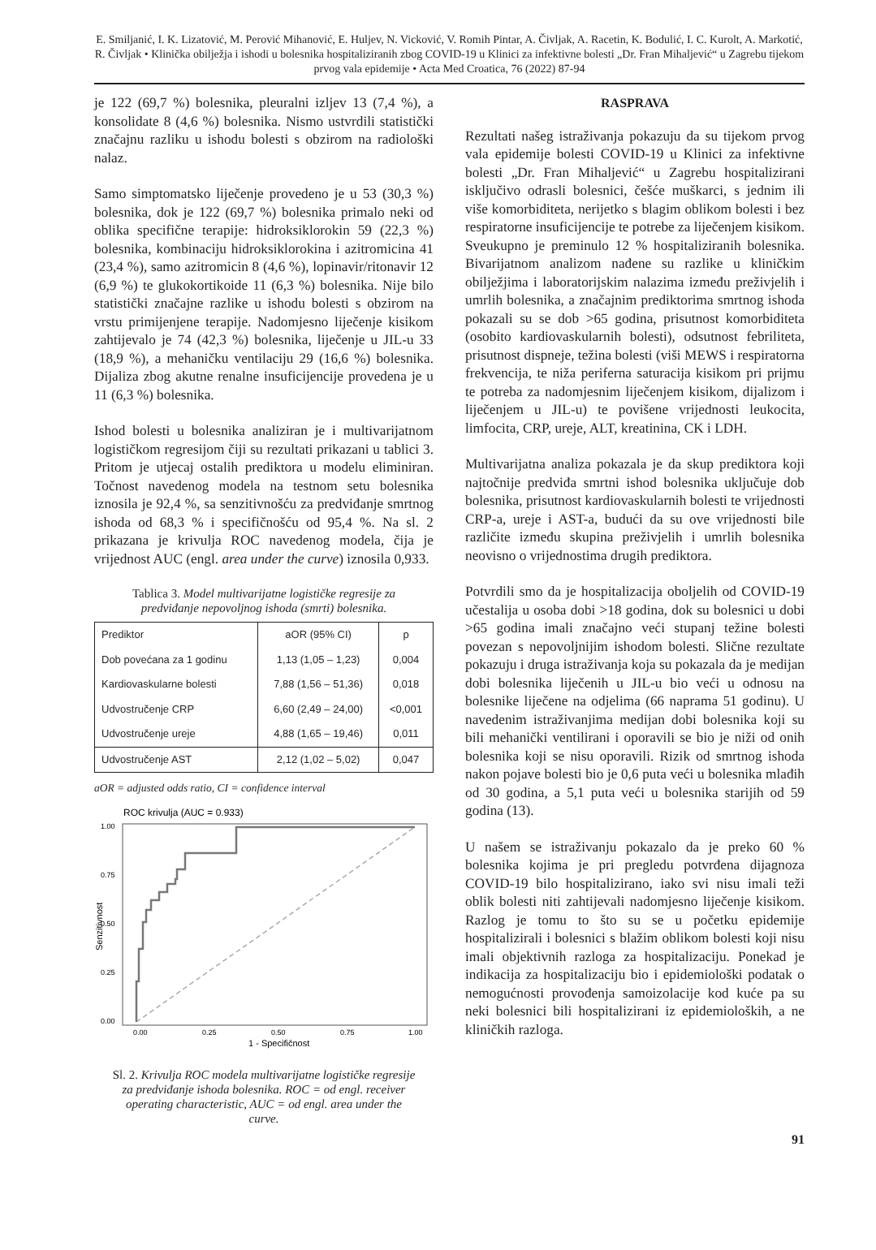E. Smiljanić, I. K. Lizatović, M. Perović Mihanović, E. Huljev, N. Vicković, V. Romih Pintar, A. Čivljak, A. Racetin, K. Bodulić, I. C. Kurolt, A. Markotić, R. Čivljak • Klinička obilježja i ishodi u bolesnika hospitaliziranih zbog COVID-19 u Klinici za infektivne bolesti „Dr. Fran Mihaljević“ u Zagrebu tijekom prvog vala epidemije • Acta Med Croatica, 76 (2022) 87-94
je 122 (69,7 %) bolesnika, pleuralni izljev 13 (7,4 %), a konsolidate 8 (4,6 %) bolesnika. Nismo ustvrdili statistički značajnu razliku u ishodu bolesti s obzirom na radiološki nalaz.
Samo simptomatsko liječenje provedeno je u 53 (30,3 %) bolesnika, dok je 122 (69,7 %) bolesnika primalo neki od oblika specifične terapije: hidroksiklorokin 59 (22,3 %) bolesnika, kombinaciju hidroksiklorokina i azitromicina 41 (23,4 %), samo azitromicin 8 (4,6 %), lopinavir/ritonavir 12 (6,9 %) te glukokortikoide 11 (6,3 %) bolesnika. Nije bilo statistički značajne razlike u ishodu bolesti s obzirom na vrstu primijenjene terapije. Nadomjesno liječenje kisikom zahtijevalo je 74 (42,3 %) bolesnika, liječenje u JIL-u 33 (18,9 %), a mehaničku ventilaciju 29 (16,6 %) bolesnika. Dijaliza zbog akutne renalne insuficijencije provedena je u 11 (6,3 %) bolesnika.
Ishod bolesti u bolesnika analiziran je i multivarijatnom logističkom regresijom čiji su rezultati prikazani u tablici 3. Pritom je utjecaj ostalih prediktora u modelu eliminiran. Točnost navedenog modela na testnom setu bolesnika iznosila je 92,4 %, sa senzitivnošću za predviđanje smrtnog ishoda od 68,3 % i specifičnošću od 95,4 %. Na sl. 2 prikazana je krivulja ROC navedenog modela, čija je vrijednost AUC (engl. area under the curve) iznosila 0,933.
Tablica 3. Model multivarijatne logističke regresije za predviđanje nepovoljnog ishoda (smrti) bolesnika.
| Prediktor | aOR (95% CI) | p |
| --- | --- | --- |
| Dob povećana za 1 godinu | 1,13 (1,05 – 1,23) | 0,004 |
| Kardiovaskularne bolesti | 7,88 (1,56 – 51,36) | 0,018 |
| Udvostručenje CRP | 6,60 (2,49 – 24,00) | <0,001 |
| Udvostručenje ureje | 4,88 (1,65 – 19,46) | 0,011 |
| Udvostručenje AST | 2,12 (1,02 – 5,02) | 0,047 |
aOR = adjusted odds ratio, CI = confidence interval
ROC krivulja (AUC = 0.933)
1.00
0.75
0.50
0.25
0.00
0.00
0.25
0.50
0.75
1.00
1 - Specifičnost
Senzitivnost
Sl. 2. Krivulja ROC modela multivarijatne logističke regresije za predviđanje ishoda bolesnika. ROC = od engl. receiver operating characteristic, AUC = od engl. area under the curve.
RASPRAVA
Rezultati našeg istraživanja pokazuju da su tijekom prvog vala epidemije bolesti COVID-19 u Klinici za infektivne bolesti „Dr. Fran Mihaljević“ u Zagrebu hospitalizirani isključivo odrasli bolesnici, češće muškarci, s jednim ili više komorbiditeta, nerijetko s blagim oblikom bolesti i bez respiratorne insuficijencije te potrebe za liječenjem kisikom. Sveukupno je preminulo 12 % hospitaliziranih bolesnika. Bivarijatnom analizom nađene su razlike u kliničkim obilježjima i laboratorijskim nalazima između preživjelih i umrlih bolesnika, a značajnim prediktorima smrtnog ishoda pokazali su se dob >65 godina, prisutnost komorbiditeta (osobito kardiovaskularnih bolesti), odsutnost febriliteta, prisutnost dispneje, težina bolesti (viši MEWS i respiratorna frekvencija, te niža periferna saturacija kisikom pri prijmu te potreba za nadomjesnim liječenjem kisikom, dijalizom i liječenjem u JIL-u) te povišene vrijednosti leukocita, limfocita, CRP, ureje, ALT, kreatinina, CK i LDH.
Multivarijatna analiza pokazala je da skup prediktora koji najtočnije predviđa smrtni ishod bolesnika uključuje dob bolesnika, prisutnost kardiovaskularnih bolesti te vrijednosti CRP-a, ureje i AST-a, budući da su ove vrijednosti bile različite između skupina preživjelih i umrlih bolesnika neovisno o vrijednostima drugih prediktora.
Potvrdili smo da je hospitalizacija oboljelih od COVID-19 učestalija u osoba dobi >18 godina, dok su bolesnici u dobi >65 godina imali značajno veći stupanj težine bolesti povezan s nepovoljnijim ishodom bolesti. Slične rezultate pokazuju i druga istraživanja koja su pokazala da je medijan dobi bolesnika liječenih u JIL-u bio veći u odnosu na bolesnike liječene na odjelima (66 naprama 51 godinu). U navedenim istraživanjima medijan dobi bolesnika koji su bili mehanički ventilirani i oporavili se bio je niži od onih bolesnika koji se nisu oporavili. Rizik od smrtnog ishoda nakon pojave bolesti bio je 0,6 puta veći u bolesnika mlađih od 30 godina, a 5,1 puta veći u bolesnika starijih od 59 godina (13).
U našem se istraživanju pokazalo da je preko 60 % bolesnika kojima je pri pregledu potvrđena dijagnoza COVID-19 bilo hospitalizirano, iako svi nisu imali teži oblik bolesti niti zahtijevali nadomjesno liječenje kisikom. Razlog je tomu to što su se u početku epidemije hospitalizirali i bolesnici s blažim oblikom bolesti koji nisu imali objektivnih razloga za hospitalizaciju. Ponekad je indikacija za hospitalizaciju bio i epidemiološki podatak o nemogućnosti provođenja samoizolacije kod kuće pa su neki bolesnici bili hospitalizirani iz epidemioloških, a ne kliničkih razloga.
91